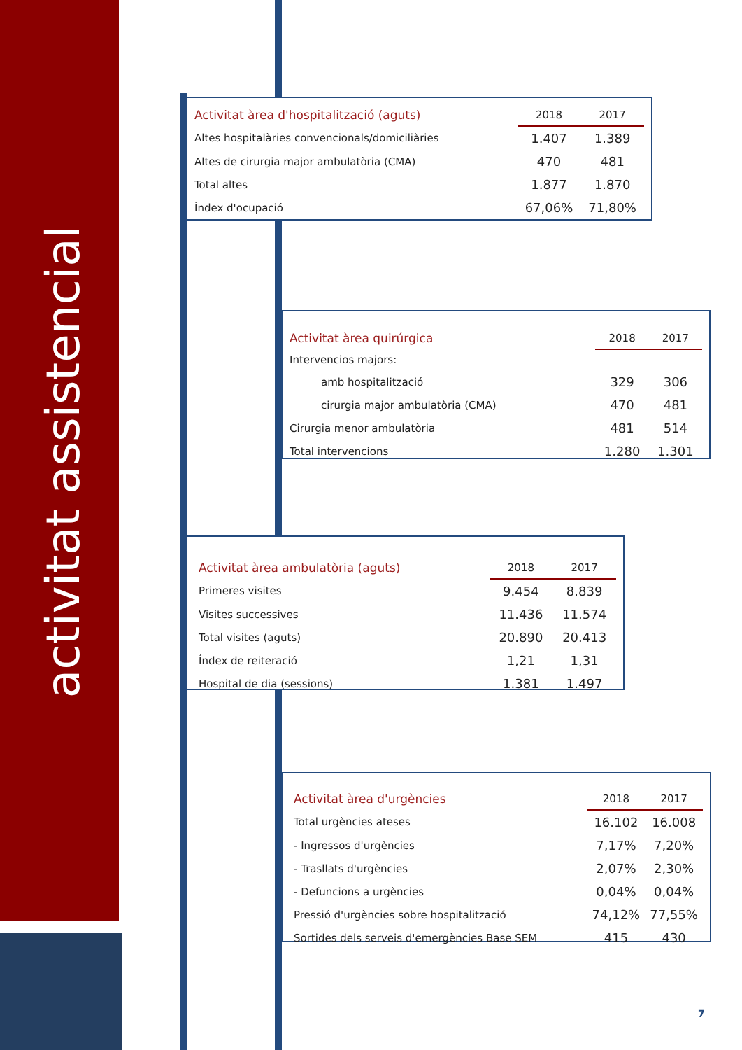activitat assistencial
| Activitat àrea d'hospitalització (aguts) | 2018 | 2017 |
| --- | --- | --- |
| Altes hospitalàries convencionals/domiciliàries | 1.407 | 1.389 |
| Altes de cirurgia major ambulatòria (CMA) | 470 | 481 |
| Total altes | 1.877 | 1.870 |
| Índex d'ocupació | 67,06% | 71,80% |
| Activitat àrea quirúrgica | 2018 | 2017 |
| --- | --- | --- |
| Intervencios majors: | | |
| amb hospitalització | 329 | 306 |
| cirurgia major ambulatòria (CMA) | 470 | 481 |
| Cirurgia menor ambulatòria | 481 | 514 |
| Total intervencions | 1.280 | 1.301 |
| Activitat àrea ambulatòria (aguts) | 2018 | 2017 |
| --- | --- | --- |
| Primeres visites | 9.454 | 8.839 |
| Visites successives | 11.436 | 11.574 |
| Total visites (aguts) | 20.890 | 20.413 |
| Índex de reiteració | 1,21 | 1,31 |
| Hospital de dia (sessions) | 1.381 | 1.497 |
| Activitat àrea d'urgències | 2018 | 2017 |
| --- | --- | --- |
| Total urgències ateses | 16.102 | 16.008 |
| - Ingressos d'urgències | 7,17% | 7,20% |
| - Trasllats d'urgències | 2,07% | 2,30% |
| - Defuncions a urgències | 0,04% | 0,04% |
| Pressió d'urgències sobre hospitalització | 74,12% | 77,55% |
| Sortides dels serveis d'emergències Base SEM | 415 | 430 |
7